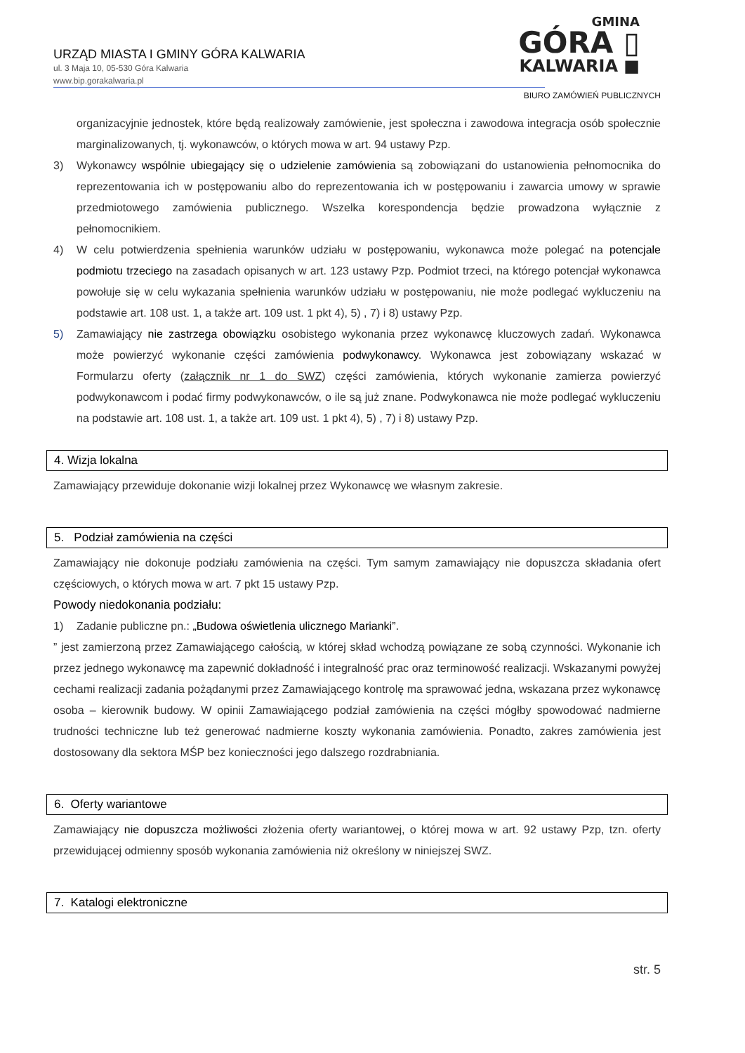URZĄD MIASTA I GMINY GÓRA KALWARIA
ul. 3 Maja 10, 05-530 Góra Kalwaria
www.bip.gorakalwaria.pl
GMINA
GÓRA ▯
KALWARIA ■
BIURO ZAMÓWIEŃ PUBLICZNYCH
organizacyjnie jednostek, które będą realizowały zamówienie, jest społeczna i zawodowa integracja osób społecznie marginalizowanych, tj. wykonawców, o których mowa w art. 94 ustawy Pzp.
3) Wykonawcy wspólnie ubiegający się o udzielenie zamówienia są zobowiązani do ustanowienia pełnomocnika do reprezentowania ich w postępowaniu albo do reprezentowania ich w postępowaniu i zawarcia umowy w sprawie przedmiotowego zamówienia publicznego. Wszelka korespondencja będzie prowadzona wyłącznie z pełnomocnikiem.
4) W celu potwierdzenia spełnienia warunków udziału w postępowaniu, wykonawca może polegać na potencjale podmiotu trzeciego na zasadach opisanych w art. 123 ustawy Pzp. Podmiot trzeci, na którego potencjał wykonawca powołuje się w celu wykazania spełnienia warunków udziału w postępowaniu, nie może podlegać wykluczeniu na podstawie art. 108 ust. 1, a także art. 109 ust. 1 pkt 4), 5) , 7) i 8) ustawy Pzp.
5) Zamawiający nie zastrzega obowiązku osobistego wykonania przez wykonawcę kluczowych zadań. Wykonawca może powierzyć wykonanie części zamówienia podwykonawcy. Wykonawca jest zobowiązany wskazać w Formularzu oferty (załącznik nr 1 do SWZ) części zamówienia, których wykonanie zamierza powierzyć podwykonawcom i podać firmy podwykonawców, o ile są już znane. Podwykonawca nie może podlegać wykluczeniu na podstawie art. 108 ust. 1, a także art. 109 ust. 1 pkt 4), 5) , 7) i 8) ustawy Pzp.
4. Wizja lokalna
Zamawiający przewiduje dokonanie wizji lokalnej przez Wykonawcę we własnym zakresie.
5. Podział zamówienia na części
Zamawiający nie dokonuje podziału zamówienia na części. Tym samym zamawiający nie dopuszcza składania ofert częściowych, o których mowa w art. 7 pkt 15 ustawy Pzp.
Powody niedokonania podziału:
1) Zadanie publiczne pn.: „Budowa oświetlenia ulicznego Marianki”.
” jest zamierzoną przez Zamawiającego całością, w której skład wchodzą powiązane ze sobą czynności. Wykonanie ich przez jednego wykonawcę ma zapewnić dokładność i integralność prac oraz terminowość realizacji. Wskazanymi powyżej cechami realizacji zadania pożądanymi przez Zamawiającego kontrolę ma sprawować jedna, wskazana przez wykonawcę osoba – kierownik budowy. W opinii Zamawiającego podział zamówienia na części mógłby spowodować nadmierne trudności techniczne lub też generować nadmierne koszty wykonania zamówienia. Ponadto, zakres zamówienia jest dostosowany dla sektora MŚP bez konieczności jego dalszego rozdrabniania.
6. Oferty wariantowe
Zamawiający nie dopuszcza możliwości złożenia oferty wariantowej, o której mowa w art. 92 ustawy Pzp, tzn. oferty przewidującej odmienny sposób wykonania zamówienia niż określony w niniejszej SWZ.
7. Katalogi elektroniczne
str. 5